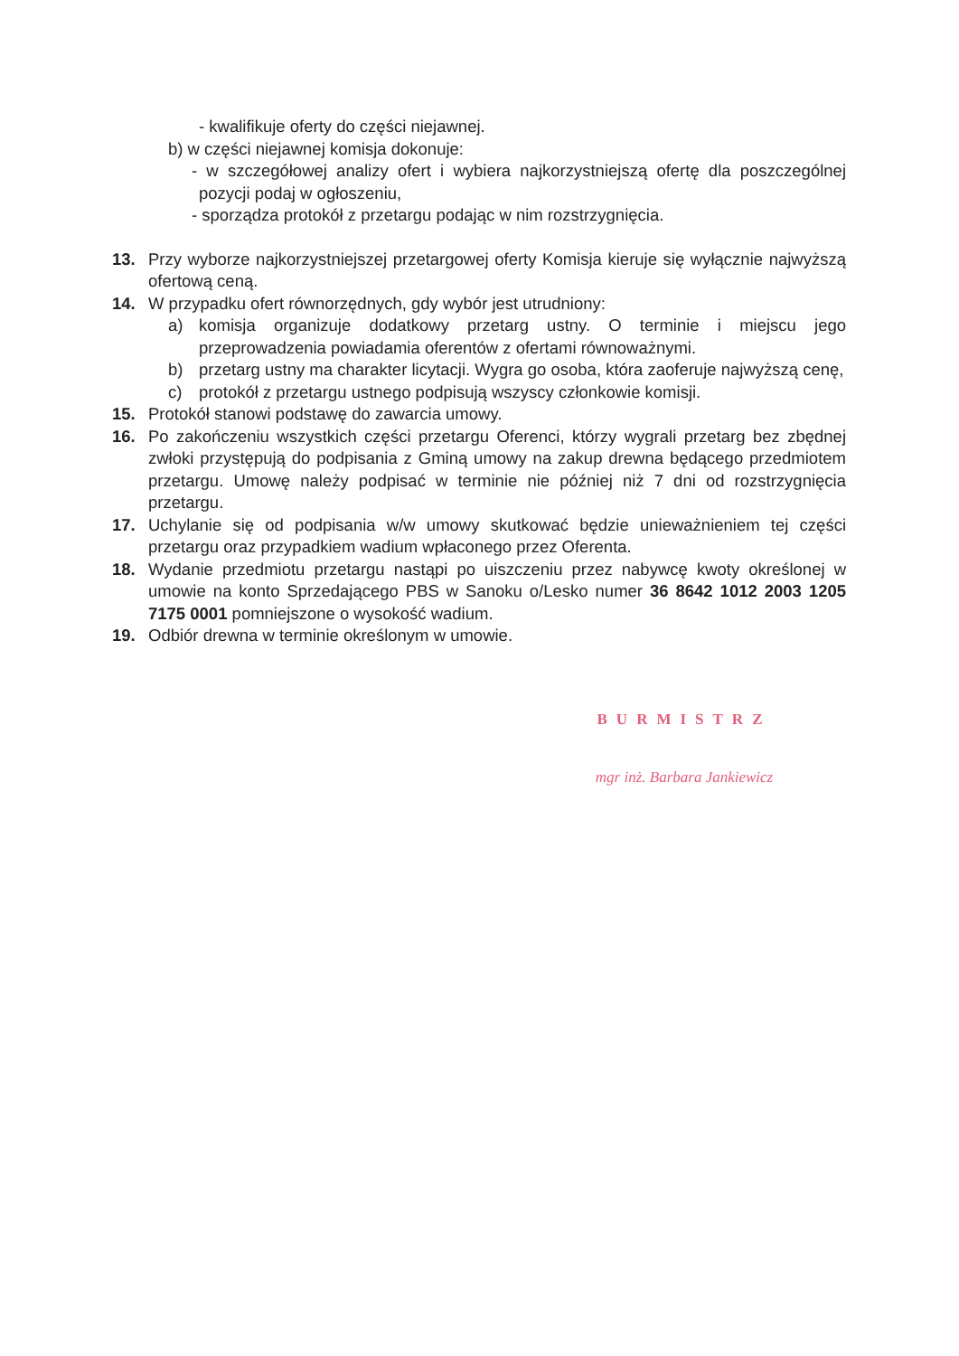- kwalifikuje oferty do części niejawnej.
b) w części niejawnej komisja dokonuje:
- w szczegółowej analizy ofert i wybiera najkorzystniejszą ofertę dla poszczególnej pozycji podaj w ogłoszeniu,
- sporządza protokół z przetargu podając w nim rozstrzygnięcia.
13. Przy wyborze najkorzystniejszej przetargowej oferty Komisja kieruje się wyłącznie najwyższą ofertową ceną.
14. W przypadku ofert równorzędnych, gdy wybór jest utrudniony:
a) komisja organizuje dodatkowy przetarg ustny. O terminie i miejscu jego przeprowadzenia powiadamia oferentów z ofertami równoważnymi.
b) przetarg ustny ma charakter licytacji. Wygra go osoba, która zaoferuje najwyższą cenę,
c) protokół z przetargu ustnego podpisują wszyscy członkowie komisji.
15. Protokół stanowi podstawę do zawarcia umowy.
16. Po zakończeniu wszystkich części przetargu Oferenci, którzy wygrali przetarg bez zbędnej zwłoki przystępują do podpisania z Gminą umowy na zakup drewna będącego przedmiotem przetargu. Umowę należy podpisać w terminie nie później niż 7 dni od rozstrzygnięcia przetargu.
17. Uchylanie się od podpisania w/w umowy skutkować będzie unieważnieniem tej części przetargu oraz przypadkiem wadium wpłaconego przez Oferenta.
18. Wydanie przedmiotu przetargu nastąpi po uiszczeniu przez nabywcę kwoty określonej w umowie na konto Sprzedającego PBS w Sanoku o/Lesko numer 36 8642 1012 2003 1205 7175 0001 pomniejszone o wysokość wadium.
19. Odbiór drewna w terminie określonym w umowie.
BURMISTRZ
mgr inż. Barbara Jankiewicz